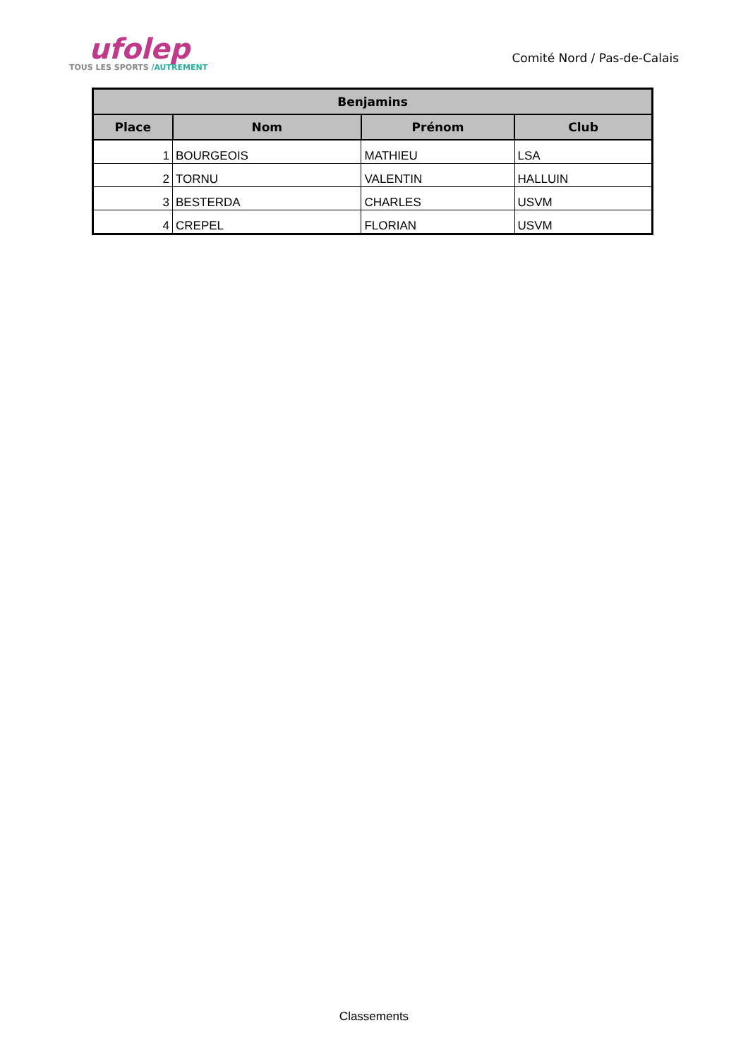ufolep
TOUS LES SPORTS /AUTREMENT
Comité Nord / Pas-de-Calais
| Benjamins | | | |
| --- | --- | --- | --- |
| Place | Nom | Prénom | Club |
| 1 | BOURGEOIS | MATHIEU | LSA |
| 2 | TORNU | VALENTIN | HALLUIN |
| 3 | BESTERDA | CHARLES | USVM |
| 4 | CREPEL | FLORIAN | USVM |
Classements